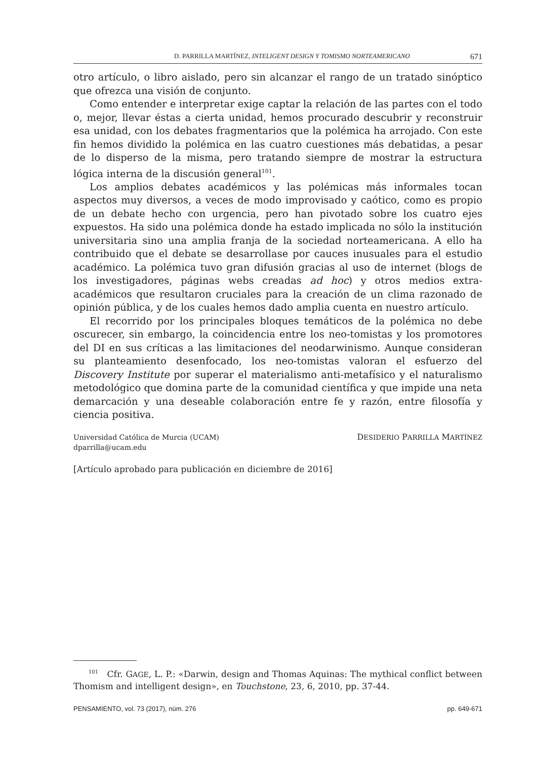D. PARRILLA MARTÍNEZ, INTELIGENT DESIGN Y TOMISMO NORTEAMERICANO 671
otro artículo, o libro aislado, pero sin alcanzar el rango de un tratado sinóptico que ofrezca una visión de conjunto.
Como entender e interpretar exige captar la relación de las partes con el todo o, mejor, llevar éstas a cierta unidad, hemos procurado descubrir y reconstruir esa unidad, con los debates fragmentarios que la polémica ha arrojado. Con este fin hemos dividido la polémica en las cuatro cuestiones más debatidas, a pesar de lo disperso de la misma, pero tratando siempre de mostrar la estructura lógica interna de la discusión general<sup>101</sup>.
Los amplios debates académicos y las polémicas más informales tocan aspectos muy diversos, a veces de modo improvisado y caótico, como es propio de un debate hecho con urgencia, pero han pivotado sobre los cuatro ejes expuestos. Ha sido una polémica donde ha estado implicada no sólo la institución universitaria sino una amplia franja de la sociedad norteamericana. A ello ha contribuido que el debate se desarrollase por cauces inusuales para el estudio académico. La polémica tuvo gran difusión gracias al uso de internet (blogs de los investigadores, páginas webs creadas ad hoc) y otros medios extra-académicos que resultaron cruciales para la creación de un clima razonado de opinión pública, y de los cuales hemos dado amplia cuenta en nuestro artículo.
El recorrido por los principales bloques temáticos de la polémica no debe oscurecer, sin embargo, la coincidencia entre los neo-tomistas y los promotores del DI en sus críticas a las limitaciones del neodarwinismo. Aunque consideran su planteamiento desenfocado, los neo-tomistas valoran el esfuerzo del Discovery Institute por superar el materialismo anti-metafísico y el naturalismo metodológico que domina parte de la comunidad científica y que impide una neta demarcación y una deseable colaboración entre fe y razón, entre filosofía y ciencia positiva.
Universidad Católica de Murcia (UCAM)
dparrilla@ucam.edu
DESIDERIO PARRILLA MARTÍNEZ
[Artículo aprobado para publicación en diciembre de 2016]
<sup>101</sup> Cfr. GAGE, L. P.: «Darwin, design and Thomas Aquinas: The mythical conflict between Thomism and intelligent design», en Touchstone, 23, 6, 2010, pp. 37-44.
PENSAMIENTO, vol. 73 (2017), núm. 276 pp. 649-671